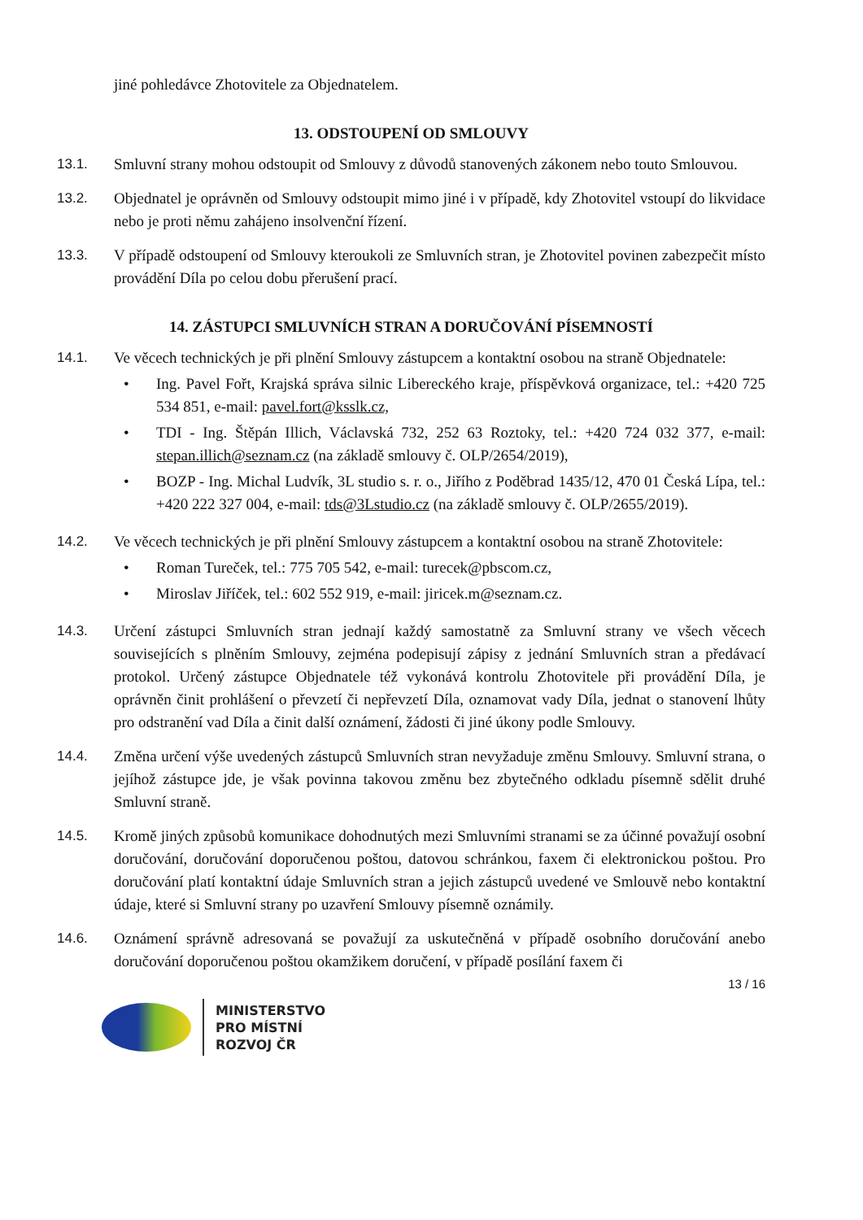jiné pohledávce Zhotovitele za Objednatelem.
13. ODSTOUPENÍ OD SMLOUVY
13.1. Smluvní strany mohou odstoupit od Smlouvy z důvodů stanovených zákonem nebo touto Smlouvou.
13.2. Objednatel je oprávněn od Smlouvy odstoupit mimo jiné i v případě, kdy Zhotovitel vstoupí do likvidace nebo je proti němu zahájeno insolvenční řízení.
13.3. V případě odstoupení od Smlouvy kteroukoli ze Smluvních stran, je Zhotovitel povinen zabezpečit místo provádění Díla po celou dobu přerušení prací.
14. ZÁSTUPCI SMLUVNÍCH STRAN A DORUČOVÁNÍ PÍSEMNOSTÍ
14.1. Ve věcech technických je při plnění Smlouvy zástupcem a kontaktní osobou na straně Objednatele:
• Ing. Pavel Fořt, Krajská správa silnic Libereckého kraje, příspěvková organizace, tel.: +420 725 534 851, e-mail: pavel.fort@ksslk.cz,
• TDI - Ing. Štěpán Illich, Václavská 732, 252 63 Roztoky, tel.: +420 724 032 377, e-mail: stepan.illich@seznam.cz (na základě smlouvy č. OLP/2654/2019),
• BOZP - Ing. Michal Ludvík, 3L studio s. r. o., Jiřího z Poděbrad 1435/12, 470 01 Česká Lípa, tel.: +420 222 327 004, e-mail: tds@3Lstudio.cz (na základě smlouvy č. OLP/2655/2019).
14.2. Ve věcech technických je při plnění Smlouvy zástupcem a kontaktní osobou na straně Zhotovitele:
• Roman Tureček, tel.: 775 705 542, e-mail: turecek@pbscom.cz,
• Miroslav Jiříček, tel.: 602 552 919, e-mail: jiricek.m@seznam.cz.
14.3. Určení zástupci Smluvních stran jednají každý samostatně za Smluvní strany ve všech věcech souvisejících s plněním Smlouvy, zejména podepisují zápisy z jednání Smluvních stran a předávací protokol. Určený zástupce Objednatele též vykonává kontrolu Zhotovitele při provádění Díla, je oprávněn činit prohlášení o převzetí či nepřevzetí Díla, oznamovat vady Díla, jednat o stanovení lhůty pro odstranění vad Díla a činit další oznámení, žádosti či jiné úkony podle Smlouvy.
14.4. Změna určení výše uvedených zástupců Smluvních stran nevyžaduje změnu Smlouvy. Smluvní strana, o jejíhož zástupce jde, je však povinna takovou změnu bez zbytečného odkladu písemně sdělit druhé Smluvní straně.
14.5. Kromě jiných způsobů komunikace dohodnutých mezi Smluvními stranami se za účinné považují osobní doručování, doručování doporučenou poštou, datovou schránkou, faxem či elektronickou poštou. Pro doručování platí kontaktní údaje Smluvních stran a jejich zástupců uvedené ve Smlouvě nebo kontaktní údaje, které si Smluvní strany po uzavření Smlouvy písemně oznámily.
14.6. Oznámení správně adresovaná se považují za uskutečněná v případě osobního doručování anebo doručování doporučenou poštou okamžikem doručení, v případě posílání faxem či
13 / 16
MINISTERSTVO
PRO MÍSTNÍ
ROZVOJ ČR